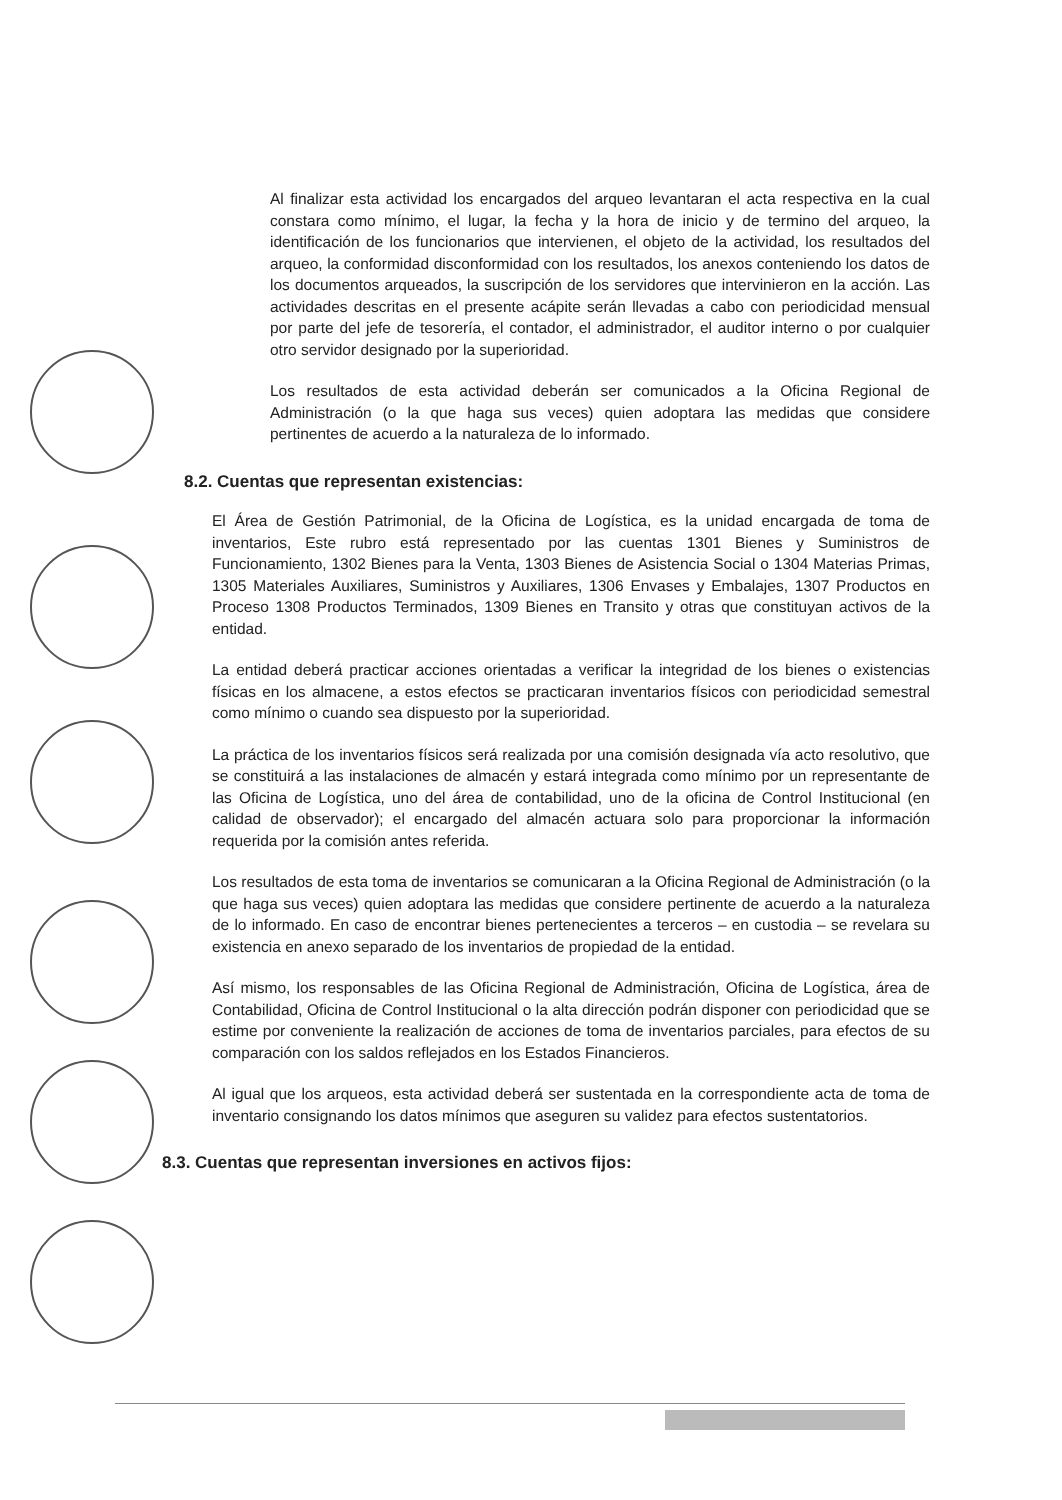Al finalizar esta actividad los encargados del arqueo levantaran el acta respectiva en la cual constara como mínimo, el lugar, la fecha y la hora de inicio y de termino del arqueo, la identificación de los funcionarios que intervienen, el objeto de la actividad, los resultados del arqueo, la conformidad disconformidad con los resultados, los anexos conteniendo los datos de los documentos arqueados, la suscripción de los servidores que intervinieron en la acción. Las actividades descritas en el presente acápite serán llevadas a cabo con periodicidad mensual por parte del jefe de tesorería, el contador, el administrador, el auditor interno o por cualquier otro servidor designado por la superioridad.
Los resultados de esta actividad deberán ser comunicados a la Oficina Regional de Administración (o la que haga sus veces) quien adoptara las medidas que considere pertinentes de acuerdo a la naturaleza de lo informado.
8.2. Cuentas que representan existencias:
El Área de Gestión Patrimonial, de la Oficina de Logística, es la unidad encargada de toma de inventarios, Este rubro está representado por las cuentas 1301 Bienes y Suministros de Funcionamiento, 1302 Bienes para la Venta, 1303 Bienes de Asistencia Social o 1304 Materias Primas, 1305 Materiales Auxiliares, Suministros y Auxiliares, 1306 Envases y Embalajes, 1307 Productos en Proceso 1308 Productos Terminados, 1309 Bienes en Transito y otras que constituyan activos de la entidad.
La entidad deberá practicar acciones orientadas a verificar la integridad de los bienes o existencias físicas en los almacene, a estos efectos se practicaran inventarios físicos con periodicidad semestral como mínimo o cuando sea dispuesto por la superioridad.
La práctica de los inventarios físicos será realizada por una comisión designada vía acto resolutivo, que se constituirá a las instalaciones de almacén y estará integrada como mínimo por un representante de las Oficina de Logística, uno del área de contabilidad, uno de la oficina de Control Institucional (en calidad de observador); el encargado del almacén actuara solo para proporcionar la información requerida por la comisión antes referida.
Los resultados de esta toma de inventarios se comunicaran a la Oficina Regional de Administración (o la que haga sus veces) quien adoptara las medidas que considere pertinente de acuerdo a la naturaleza de lo informado. En caso de encontrar bienes pertenecientes a terceros – en custodia – se revelara su existencia en anexo separado de los inventarios de propiedad de la entidad.
Así mismo, los responsables de las Oficina Regional de Administración, Oficina de Logística, área de Contabilidad, Oficina de Control Institucional o la alta dirección podrán disponer con periodicidad que se estime por conveniente la realización de acciones de toma de inventarios parciales, para efectos de su comparación con los saldos reflejados en los Estados Financieros.
Al igual que los arqueos, esta actividad deberá ser sustentada en la correspondiente acta de toma de inventario consignando los datos mínimos que aseguren su validez para efectos sustentatorios.
8.3. Cuentas que representan inversiones en activos fijos: